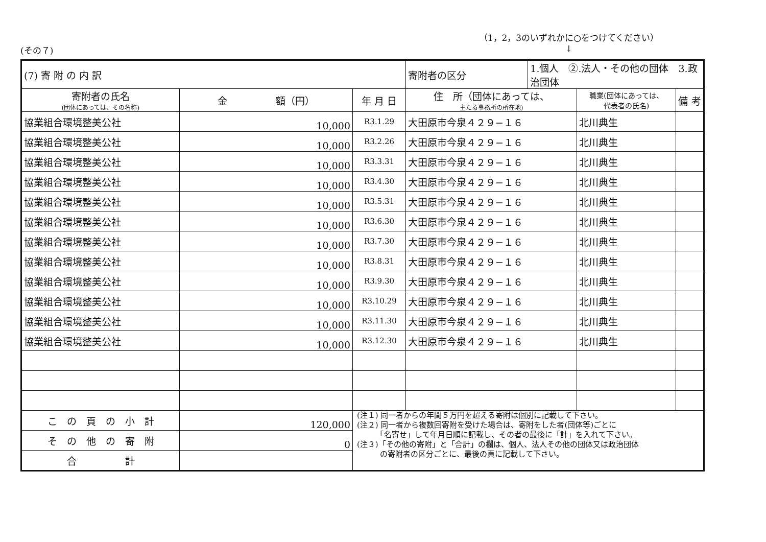(その７)
（1，2，3のいずれかに○をつけてください）
↓
| (7) 寄 附 の 内 訳 | | | 寄附者の区分 | 1.個人 ②.法人・その他の団体 3.政治団体 | | |
| 寄附者の氏名 (団体にあっては、その名称) | 金 額（円） | 年 月 日 | 住 所（団体にあっては、 主たる事務所の所在地) | | 職業(団体にあっては、 代表者の氏名) | 備 考 |
| 協業組合環境整美公社 | 10,000 | R3.1.29 | 大田原市今泉４２９−１６ | | 北川典生 | |
| 協業組合環境整美公社 | 10,000 | R3.2.26 | 大田原市今泉４２９−１６ | | 北川典生 | |
| 協業組合環境整美公社 | 10,000 | R3.3.31 | 大田原市今泉４２９−１６ | | 北川典生 | |
| 協業組合環境整美公社 | 10,000 | R3.4.30 | 大田原市今泉４２９−１６ | | 北川典生 | |
| 協業組合環境整美公社 | 10,000 | R3.5.31 | 大田原市今泉４２９−１６ | | 北川典生 | |
| 協業組合環境整美公社 | 10,000 | R3.6.30 | 大田原市今泉４２９−１６ | | 北川典生 | |
| 協業組合環境整美公社 | 10,000 | R3.7.30 | 大田原市今泉４２９−１６ | | 北川典生 | |
| 協業組合環境整美公社 | 10,000 | R3.8.31 | 大田原市今泉４２９−１６ | | 北川典生 | |
| 協業組合環境整美公社 | 10,000 | R3.9.30 | 大田原市今泉４２９−１６ | | 北川典生 | |
| 協業組合環境整美公社 | 10,000 | R3.10.29 | 大田原市今泉４２９−１６ | | 北川典生 | |
| 協業組合環境整美公社 | 10,000 | R3.11.30 | 大田原市今泉４２９−１６ | | 北川典生 | |
| 協業組合環境整美公社 | 10,000 | R3.12.30 | 大田原市今泉４２９−１６ | | 北川典生 | |
| こ の 頁 の 小 計 | 120,000 | (注１) 同一者からの年間５万円を超える寄附は個別に記載して下さい。 (注２) 同一者から複数回寄附を受けた場合は、寄附をした者(団体等)ごとに 「名寄せ」して年月日順に記載し、その者の最後に「計」を入れて下さい。 (注３)「その他の寄附」と「合計」の欄は、個人、法人その他の団体又は政治団体 の寄附者の区分ごとに、最後の頁に記載して下さい。 | | | | |
| そ の 他 の 寄 附 | 0 | | | | | |
| 合 計 | | | | | | |